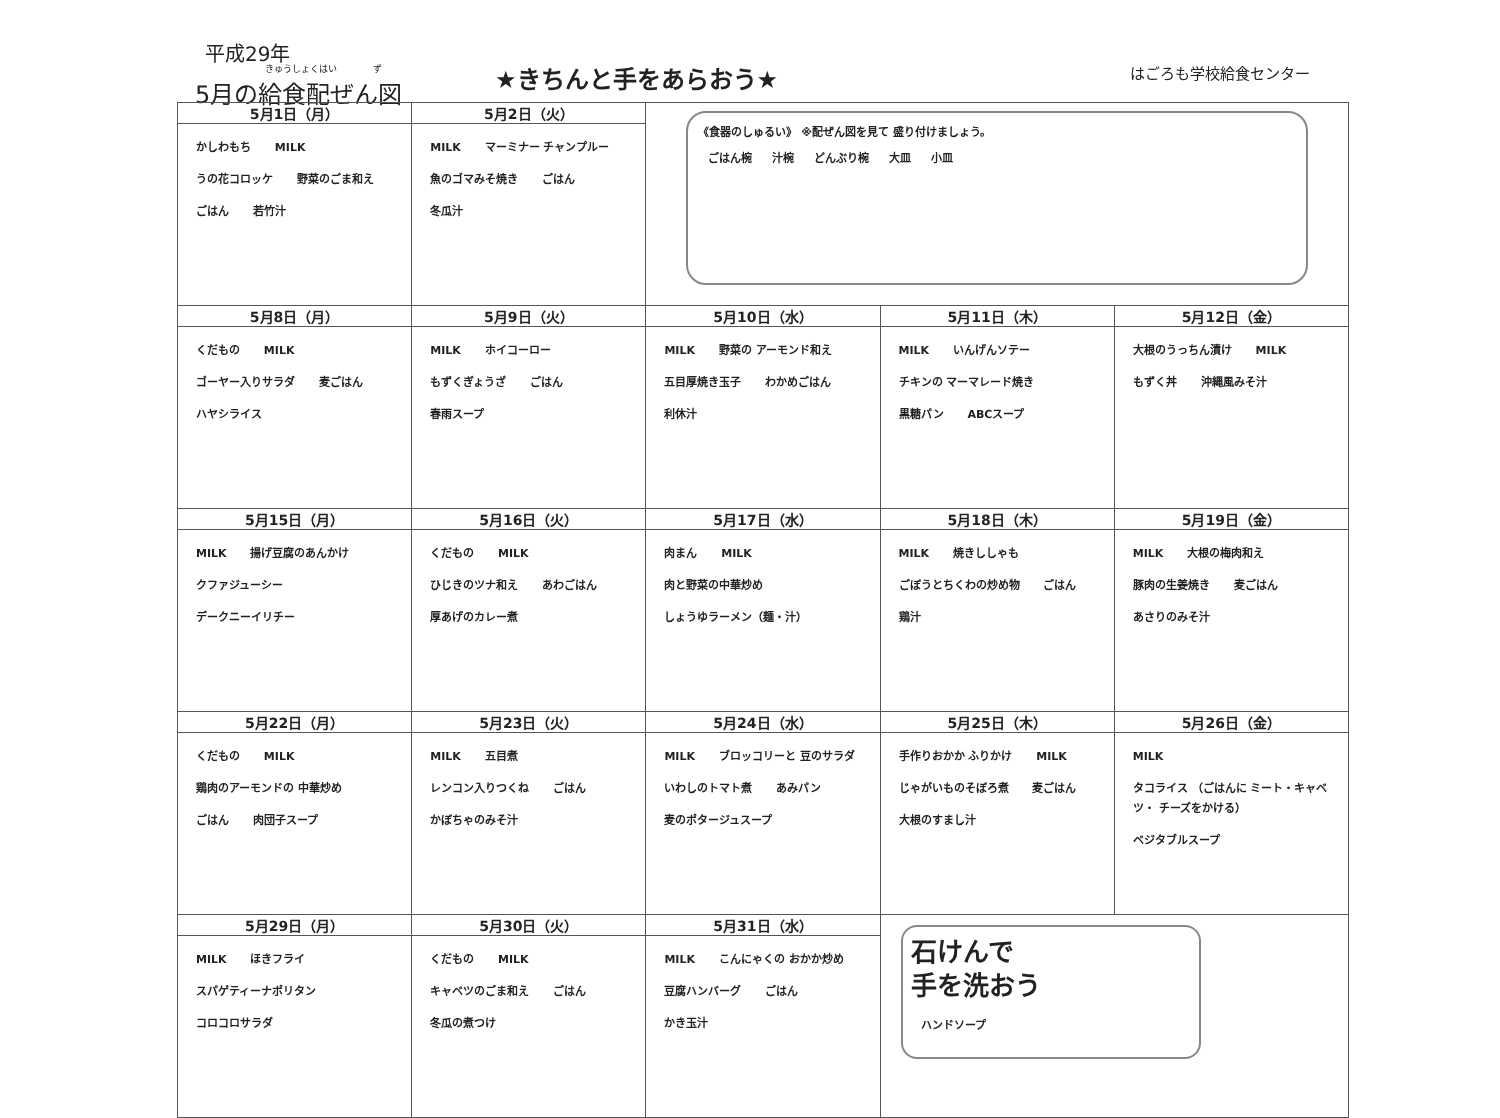平成29年
きゅうしょくはい　　　　ず
5月の給食配ぜん図
★きちんと手をあらおう★ はごろも学校給食センター
| 5月1日（月） | 5月2日（火） | 《食器のしゅるい》 ※配ぜん図を見て 盛り付けましょう。 ごはん椀 汁椀 どんぶり椀 大皿 小皿 | | |
| かしわもち MILK うの花コロッケ 野菜のごま和え ごはん 若竹汁 | MILK マーミナー チャンプルー 魚のゴマみそ焼き ごはん 冬瓜汁 | | | |
| 5月8日（月） | 5月9日（火） | 5月10日（水） | 5月11日（木） | 5月12日（金） |
| くだもの MILK ゴーヤー入りサラダ 麦ごはん ハヤシライス | MILK ホイコーロー もずくぎょうざ ごはん 春雨スープ | MILK 野菜の アーモンド和え 五目厚焼き玉子 わかめごはん 利休汁 | MILK いんげんソテー チキンの マーマレード焼き 黒糖パン ABCスープ | 大根のうっちん漬け MILK もずく丼 沖縄風みそ汁 |
| 5月15日（月） | 5月16日（火） | 5月17日（水） | 5月18日（木） | 5月19日（金） |
| MILK 揚げ豆腐のあんかけ クファジューシー デークニーイリチー | くだもの MILK ひじきのツナ和え あわごはん 厚あげのカレー煮 | 肉まん MILK 肉と野菜の中華炒め しょうゆラーメン（麺・汁） | MILK 焼きししゃも ごぼうとちくわの炒め物 ごはん 鶏汁 | MILK 大根の梅肉和え 豚肉の生姜焼き 麦ごはん あさりのみそ汁 |
| 5月22日（月） | 5月23日（火） | 5月24日（水） | 5月25日（木） | 5月26日（金） |
| くだもの MILK 鶏肉のアーモンドの 中華炒め ごはん 肉団子スープ | MILK 五目煮 レンコン入りつくね ごはん かぼちゃのみそ汁 | MILK ブロッコリーと 豆のサラダ いわしのトマト煮 あみパン 麦のポタージュスープ | 手作りおかか ふりかけ MILK じゃがいものそぼろ煮 麦ごはん 大根のすまし汁 | MILK タコライス （ごはんに ミート・キャベツ・ チーズをかける） ベジタブルスープ |
| 5月29日（月） | 5月30日（火） | 5月31日（水） | 石けんで 手を洗おう ハンドソープ | |
| MILK ほきフライ スパゲティーナポリタン コロコロサラダ | くだもの MILK キャベツのごま和え ごはん 冬瓜の煮つけ | MILK こんにゃくの おかか炒め 豆腐ハンバーグ ごはん かき玉汁 | | |